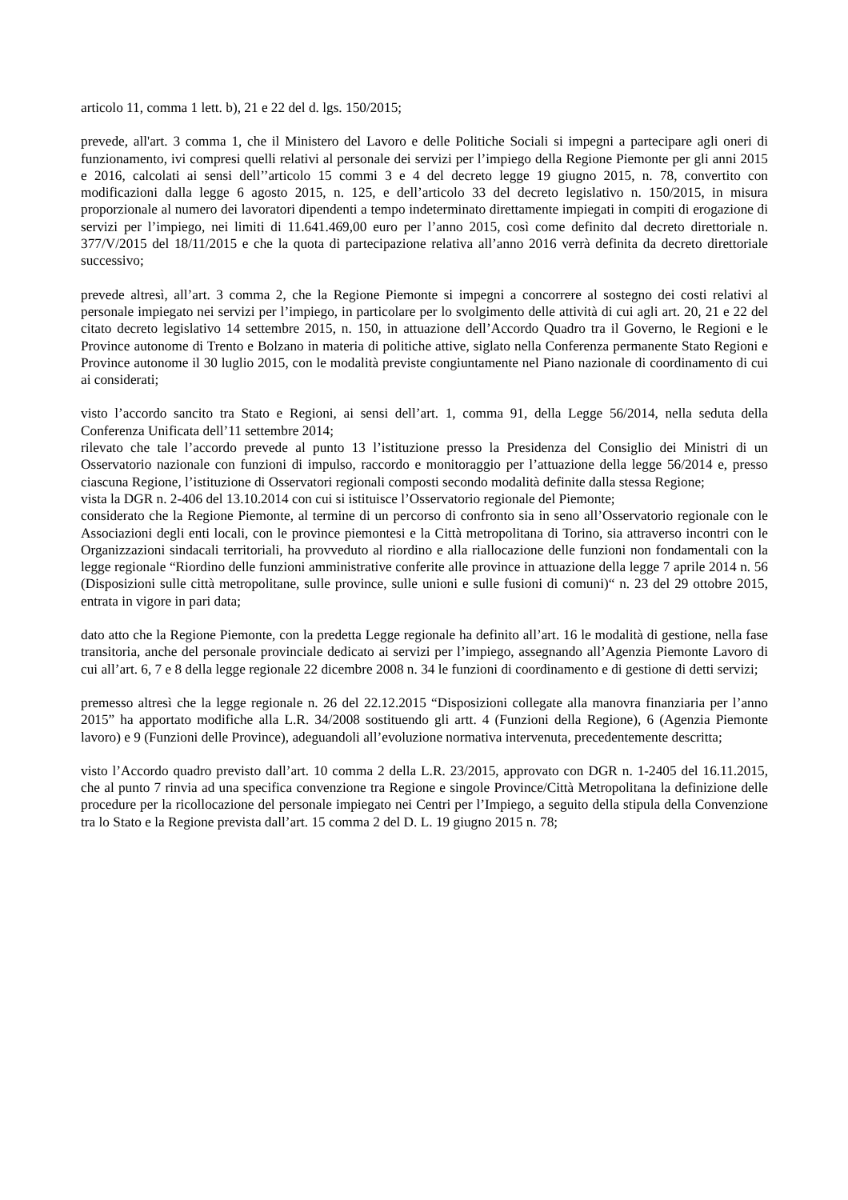articolo 11, comma 1 lett. b), 21 e 22 del d. lgs. 150/2015;
prevede, all'art. 3 comma 1, che il Ministero del Lavoro e delle Politiche Sociali si impegni a partecipare agli oneri di funzionamento, ivi compresi quelli relativi al personale dei servizi per l’impiego della Regione Piemonte per gli anni 2015 e 2016, calcolati ai sensi dell’’articolo 15 commi 3 e 4 del decreto legge 19 giugno 2015, n. 78, convertito con modificazioni dalla legge 6 agosto 2015, n. 125, e dell’articolo 33 del decreto legislativo n. 150/2015, in misura proporzionale al numero dei lavoratori dipendenti a tempo indeterminato direttamente impiegati in compiti di erogazione di servizi per l’impiego, nei limiti di 11.641.469,00 euro per l’anno 2015, così come definito dal decreto direttoriale n. 377/V/2015 del 18/11/2015 e che la quota di partecipazione relativa all’anno 2016 verrà definita da decreto direttoriale successivo;
prevede altresì, all’art. 3 comma 2, che la Regione Piemonte si impegni a concorrere al sostegno dei costi relativi al personale impiegato nei servizi per l’impiego, in particolare per lo svolgimento delle attività di cui agli art. 20, 21 e 22 del citato decreto legislativo 14 settembre 2015, n. 150, in attuazione dell’Accordo Quadro tra il Governo, le Regioni e le Province autonome di Trento e Bolzano in materia di politiche attive, siglato nella Conferenza permanente Stato Regioni e Province autonome il 30 luglio 2015, con le modalità previste congiuntamente nel Piano nazionale di coordinamento di cui ai considerati;
visto l’accordo sancito tra Stato e Regioni, ai sensi dell’art. 1, comma 91, della Legge 56/2014, nella seduta della Conferenza Unificata dell’11 settembre 2014;
rilevato che tale l’accordo prevede al punto 13 l’istituzione presso la Presidenza del Consiglio dei Ministri di un Osservatorio nazionale con funzioni di impulso, raccordo e monitoraggio per l’attuazione della legge 56/2014 e, presso ciascuna Regione, l’istituzione di Osservatori regionali composti secondo modalità definite dalla stessa Regione;
vista la DGR n. 2-406 del 13.10.2014 con cui si istituisce l’Osservatorio regionale del Piemonte;
considerato che la Regione Piemonte, al termine di un percorso di confronto sia in seno all’Osservatorio regionale con le Associazioni degli enti locali, con le province piemontesi e la Città metropolitana di Torino, sia attraverso incontri con le Organizzazioni sindacali territoriali, ha provveduto al riordino e alla riallocazione delle funzioni non fondamentali con la legge regionale “Riordino delle funzioni amministrative conferite alle province in attuazione della legge 7 aprile 2014 n. 56 (Disposizioni sulle città metropolitane, sulle province, sulle unioni e sulle fusioni di comuni)“ n. 23 del 29 ottobre 2015, entrata in vigore in pari data;
dato atto che la Regione Piemonte, con la predetta Legge regionale ha definito all’art. 16 le modalità di gestione, nella fase transitoria, anche del personale provinciale dedicato ai servizi per l’impiego, assegnando all’Agenzia Piemonte Lavoro di cui all’art. 6, 7 e 8 della legge regionale 22 dicembre 2008 n. 34 le funzioni di coordinamento e di gestione di detti servizi;
premesso altresì che la legge regionale n. 26 del 22.12.2015 “Disposizioni collegate alla manovra finanziaria per l’anno 2015” ha apportato modifiche alla L.R. 34/2008 sostituendo gli artt. 4 (Funzioni della Regione), 6 (Agenzia Piemonte lavoro) e 9 (Funzioni delle Province), adeguandoli all’evoluzione normativa intervenuta, precedentemente descritta;
visto l’Accordo quadro previsto dall’art. 10 comma 2 della L.R. 23/2015, approvato con DGR n. 1-2405 del 16.11.2015, che al punto 7 rinvia ad una specifica convenzione tra Regione e singole Province/Città Metropolitana la definizione delle procedure per la ricollocazione del personale impiegato nei Centri per l’Impiego, a seguito della stipula della Convenzione tra lo Stato e la Regione prevista dall’art. 15 comma 2 del D. L. 19 giugno 2015 n. 78;